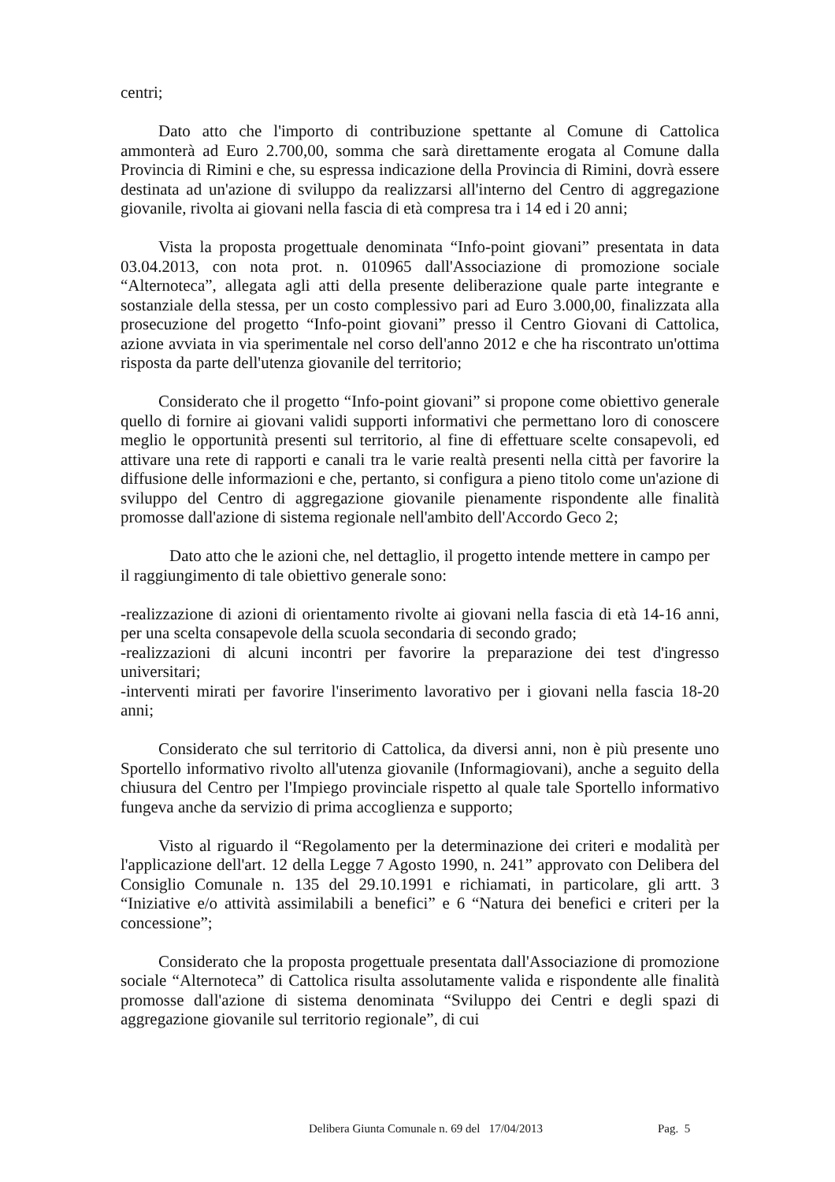centri;
Dato atto che l'importo di contribuzione spettante al Comune di Cattolica ammonterà ad Euro 2.700,00, somma che sarà direttamente erogata al Comune dalla Provincia di Rimini e che, su espressa indicazione della Provincia di Rimini, dovrà essere destinata ad un'azione di sviluppo da realizzarsi all'interno del Centro di aggregazione giovanile, rivolta ai giovani nella fascia di età compresa tra i 14 ed i 20 anni;
Vista la proposta progettuale denominata “Info-point giovani” presentata in data 03.04.2013, con nota prot. n. 010965 dall'Associazione di promozione sociale “Alternoteca”, allegata agli atti della presente deliberazione quale parte integrante e sostanziale della stessa, per un costo complessivo pari ad Euro 3.000,00, finalizzata alla prosecuzione del progetto “Info-point giovani” presso il Centro Giovani di Cattolica, azione avviata in via sperimentale nel corso dell'anno 2012 e che ha riscontrato un'ottima risposta da parte dell'utenza giovanile del territorio;
Considerato che il progetto “Info-point giovani” si propone come obiettivo generale quello di fornire ai giovani validi supporti informativi che permettano loro di conoscere meglio le opportunità presenti sul territorio, al fine di effettuare scelte consapevoli, ed attivare una rete di rapporti e canali tra le varie realtà presenti nella città per favorire la diffusione delle informazioni e che, pertanto, si configura a pieno titolo come un'azione di sviluppo del Centro di aggregazione giovanile pienamente rispondente alle finalità promosse dall'azione di sistema regionale nell'ambito dell'Accordo Geco 2;
Dato atto che le azioni che, nel dettaglio, il progetto intende mettere in campo per il raggiungimento di tale obiettivo generale sono:
-realizzazione di azioni di orientamento rivolte ai giovani nella fascia di età 14-16 anni, per una scelta consapevole della scuola secondaria di secondo grado;
-realizzazioni di alcuni incontri per favorire la preparazione dei test d'ingresso universitari;
-interventi mirati per favorire l'inserimento lavorativo per i giovani nella fascia 18-20 anni;
Considerato che sul territorio di Cattolica, da diversi anni, non è più presente uno Sportello informativo rivolto all'utenza giovanile (Informagiovani), anche a seguito della chiusura del Centro per l'Impiego provinciale rispetto al quale tale Sportello informativo fungeva anche da servizio di prima accoglienza e supporto;
Visto al riguardo il “Regolamento per la determinazione dei criteri e modalità per l'applicazione dell'art. 12 della Legge 7 Agosto 1990, n. 241” approvato con Delibera del Consiglio Comunale n. 135 del 29.10.1991 e richiamati, in particolare, gli artt. 3 “Iniziative e/o attività assimilabili a benefici” e 6 “Natura dei benefici e criteri per la concessione”;
Considerato che la proposta progettuale presentata dall'Associazione di promozione sociale “Alternoteca” di Cattolica risulta assolutamente valida e rispondente alle finalità promosse dall'azione di sistema denominata “Sviluppo dei Centri e degli spazi di aggregazione giovanile sul territorio regionale”, di cui
Delibera Giunta Comunale n. 69 del 17/04/2013
Pag. 5